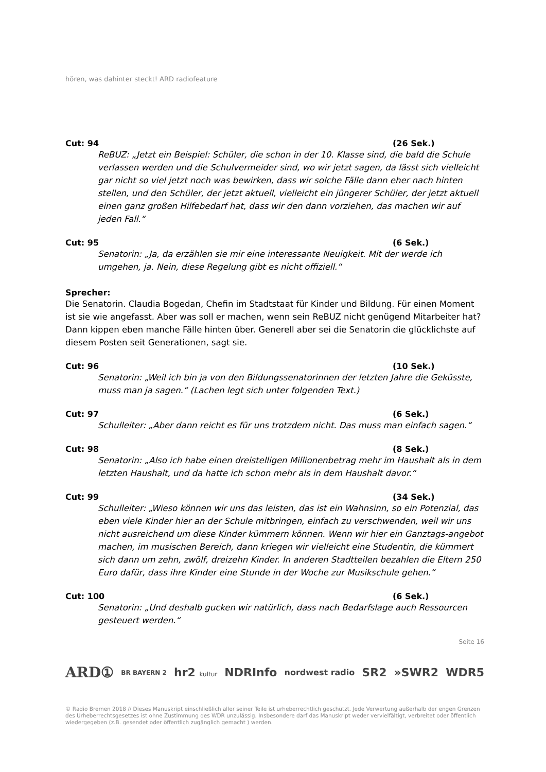hören, was dahinter steckt! ARD radiofeature
Cut: 94 (26 Sek.)
ReBUZ: „Jetzt ein Beispiel: Schüler, die schon in der 10. Klasse sind, die bald die Schule verlassen werden und die Schulvermeider sind, wo wir jetzt sagen, da lässt sich vielleicht gar nicht so viel jetzt noch was bewirken, dass wir solche Fälle dann eher nach hinten stellen, und den Schüler, der jetzt aktuell, vielleicht ein jüngerer Schüler, der jetzt aktuell einen ganz großen Hilfebedarf hat, dass wir den dann vorziehen, das machen wir auf jeden Fall.“
Cut: 95 (6 Sek.)
Senatorin: „Ja, da erzählen sie mir eine interessante Neuigkeit. Mit der werde ich umgehen, ja. Nein, diese Regelung gibt es nicht offiziell.“
Sprecher:
Die Senatorin. Claudia Bogedan, Chefin im Stadtstaat für Kinder und Bildung. Für einen Moment ist sie wie angefasst. Aber was soll er machen, wenn sein ReBUZ nicht genügend Mitarbeiter hat? Dann kippen eben manche Fälle hinten über. Generell aber sei die Senatorin die glücklichste auf diesem Posten seit Generationen, sagt sie.
Cut: 96 (10 Sek.)
Senatorin: „Weil ich bin ja von den Bildungssenatorinnen der letzten Jahre die Geküsste, muss man ja sagen.“ (Lachen legt sich unter folgenden Text.)
Cut: 97 (6 Sek.)
Schulleiter: „Aber dann reicht es für uns trotzdem nicht. Das muss man einfach sagen.“
Cut: 98 (8 Sek.)
Senatorin: „Also ich habe einen dreistelligen Millionenbetrag mehr im Haushalt als in dem letzten Haushalt, und da hatte ich schon mehr als in dem Haushalt davor.“
Cut: 99 (34 Sek.)
Schulleiter: „Wieso können wir uns das leisten, das ist ein Wahnsinn, so ein Potenzial, das eben viele Kinder hier an der Schule mitbringen, einfach zu verschwenden, weil wir uns nicht ausreichend um diese Kinder kümmern können. Wenn wir hier ein Ganztags-angebot machen, im musischen Bereich, dann kriegen wir vielleicht eine Studentin, die kümmert sich dann um zehn, zwölf, dreizehn Kinder. In anderen Stadtteilen bezahlen die Eltern 250 Euro dafür, dass ihre Kinder eine Stunde in der Woche zur Musikschule gehen.“
Cut: 100 (6 Sek.)
Senatorin: „Und deshalb gucken wir natürlich, dass nach Bedarfslage auch Ressourcen gesteuert werden.“
Seite 16
ARD① BR BAYERN 2 hr2 kultur NDRInfo nordwest radio SR2 »SWR2 WDR5
© Radio Bremen 2018 // Dieses Manuskript einschließlich aller seiner Teile ist urheberrechtlich geschützt. Jede Verwertung außerhalb der engen Grenzen des Urheberrechtsgesetzes ist ohne Zustimmung des WDR unzulässig. Insbesondere darf das Manuskript weder vervielfältigt, verbreitet oder öffentlich wiedergegeben (z.B. gesendet oder öffentlich zugänglich gemacht ) werden.